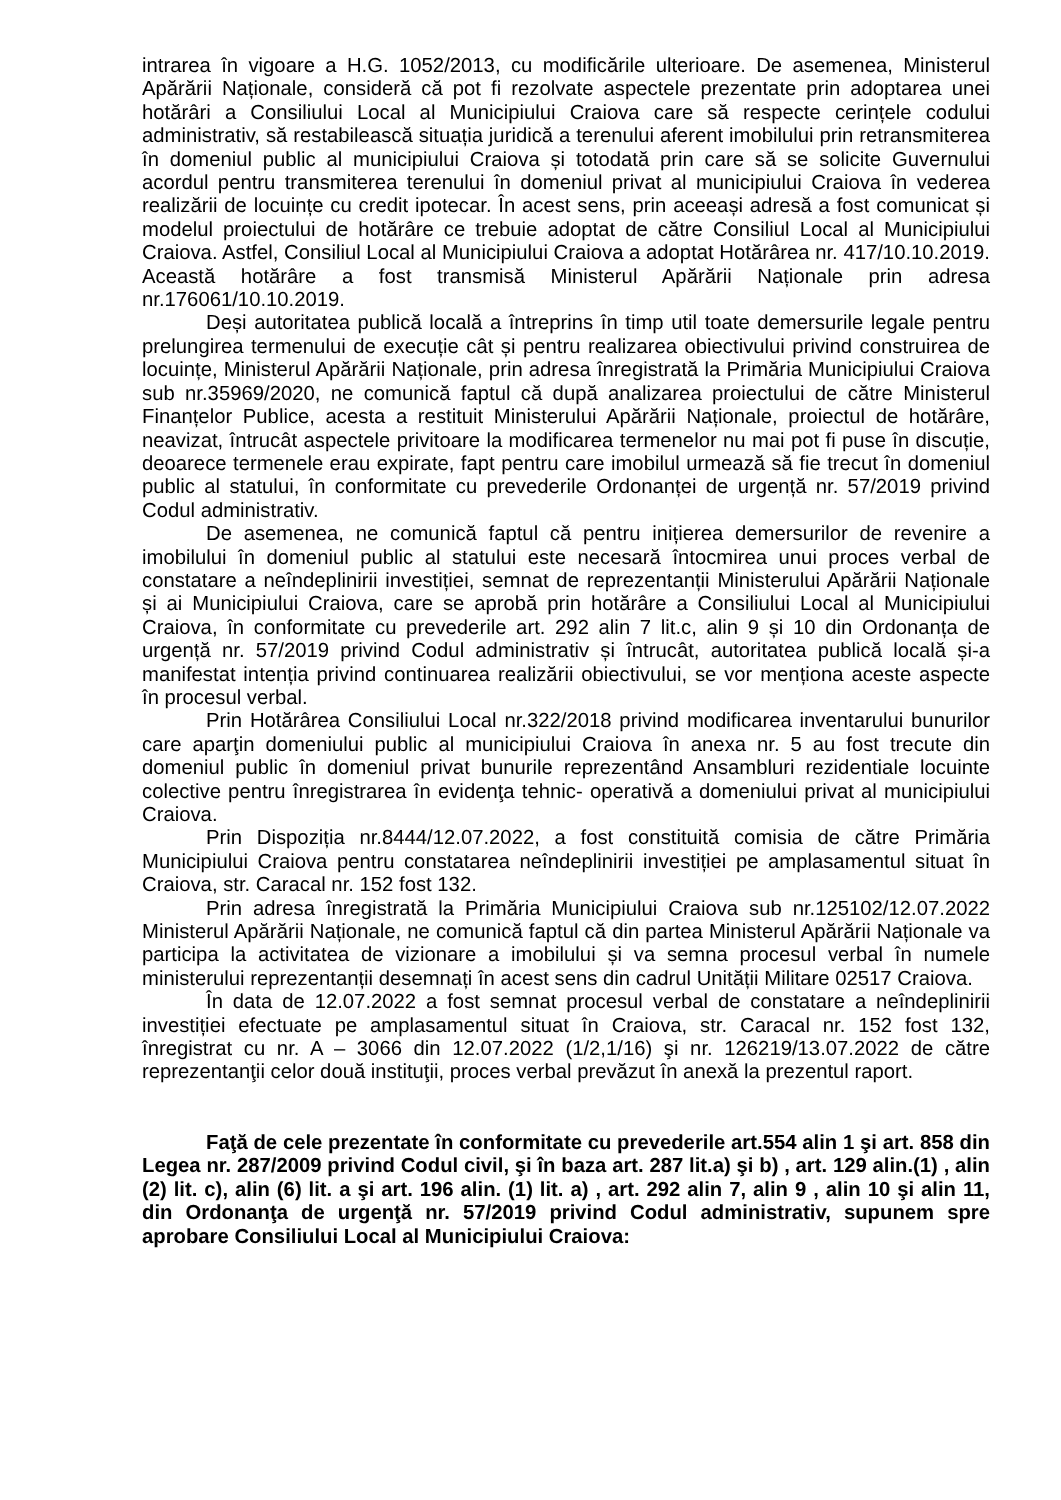intrarea în vigoare a H.G. 1052/2013, cu modificările ulterioare. De asemenea, Ministerul Apărării Naționale, consideră că pot fi rezolvate aspectele prezentate prin adoptarea unei hotărâri a Consiliului Local al Municipiului Craiova care să respecte cerințele codului administrativ, să restabilească situația juridică a terenului aferent imobilului prin retransmiterea în domeniul public al municipiului Craiova și totodată prin care să se solicite Guvernului acordul pentru transmiterea terenului în domeniul privat al municipiului Craiova în vederea realizării de locuințe cu credit ipotecar. În acest sens, prin aceeași adresă a fost comunicat și modelul proiectului de hotărâre ce trebuie adoptat de către Consiliul Local al Municipiului Craiova. Astfel, Consiliul Local al Municipiului Craiova a adoptat Hotărârea nr. 417/10.10.2019. Această hotărâre a fost transmisă Ministerul Apărării Naționale prin adresa nr.176061/10.10.2019.
Deși autoritatea publică locală a întreprins în timp util toate demersurile legale pentru prelungirea termenului de execuție cât și pentru realizarea obiectivului privind construirea de locuințe, Ministerul Apărării Naționale, prin adresa înregistrată la Primăria Municipiului Craiova sub nr.35969/2020, ne comunică faptul că după analizarea proiectului de către Ministerul Finanțelor Publice, acesta a restituit Ministerului Apărării Naționale, proiectul de hotărâre, neavizat, întrucât aspectele privitoare la modificarea termenelor nu mai pot fi puse în discuție, deoarece termenele erau expirate, fapt pentru care imobilul urmează să fie trecut în domeniul public al statului, în conformitate cu prevederile Ordonanței de urgență nr. 57/2019 privind Codul administrativ.
De asemenea, ne comunică faptul că pentru inițierea demersurilor de revenire a imobilului în domeniul public al statului este necesară întocmirea unui proces verbal de constatare a neîndeplinirii investiției, semnat de reprezentanții Ministerului Apărării Naționale și ai Municipiului Craiova, care se aprobă prin hotărâre a Consiliului Local al Municipiului Craiova, în conformitate cu prevederile art. 292 alin 7 lit.c, alin 9 și 10 din Ordonanța de urgență nr. 57/2019 privind Codul administrativ și întrucât, autoritatea publică locală și-a manifestat intenția privind continuarea realizării obiectivului, se vor menționa aceste aspecte în procesul verbal.
Prin Hotărârea Consiliului Local nr.322/2018 privind modificarea inventarului bunurilor care aparţin domeniului public al municipiului Craiova în anexa nr. 5 au fost trecute din domeniul public în domeniul privat bunurile reprezentând Ansambluri rezidentiale locuinte colective pentru înregistrarea în evidenţa tehnic- operativă a domeniului privat al municipiului Craiova.
Prin Dispoziția nr.8444/12.07.2022, a fost constituită comisia de către Primăria Municipiului Craiova pentru constatarea neîndeplinirii investiției pe amplasamentul situat în Craiova, str. Caracal nr. 152 fost 132.
Prin adresa înregistrată la Primăria Municipiului Craiova sub nr.125102/12.07.2022 Ministerul Apărării Naționale, ne comunică faptul că din partea Ministerul Apărării Naționale va participa la activitatea de vizionare a imobilului și va semna procesul verbal în numele ministerului reprezentanții desemnați în acest sens din cadrul Unității Militare 02517 Craiova.
În data de 12.07.2022 a fost semnat procesul verbal de constatare a neîndeplinirii investiției efectuate pe amplasamentul situat în Craiova, str. Caracal nr. 152 fost 132, înregistrat cu nr. A – 3066 din 12.07.2022 (1/2,1/16) şi nr. 126219/13.07.2022 de către reprezentanţii celor două instituţii, proces verbal prevăzut în anexă la prezentul raport.
Faţă de cele prezentate în conformitate cu prevederile art.554 alin 1 şi art. 858 din Legea nr. 287/2009 privind Codul civil, şi în baza art. 287 lit.a) şi b) , art. 129 alin.(1) , alin (2) lit. c), alin (6) lit. a şi art. 196 alin. (1) lit. a) , art. 292 alin 7, alin 9 , alin 10 şi alin 11, din Ordonanţa de urgenţă nr. 57/2019 privind Codul administrativ, supunem spre aprobare Consiliului Local al Municipiului Craiova: